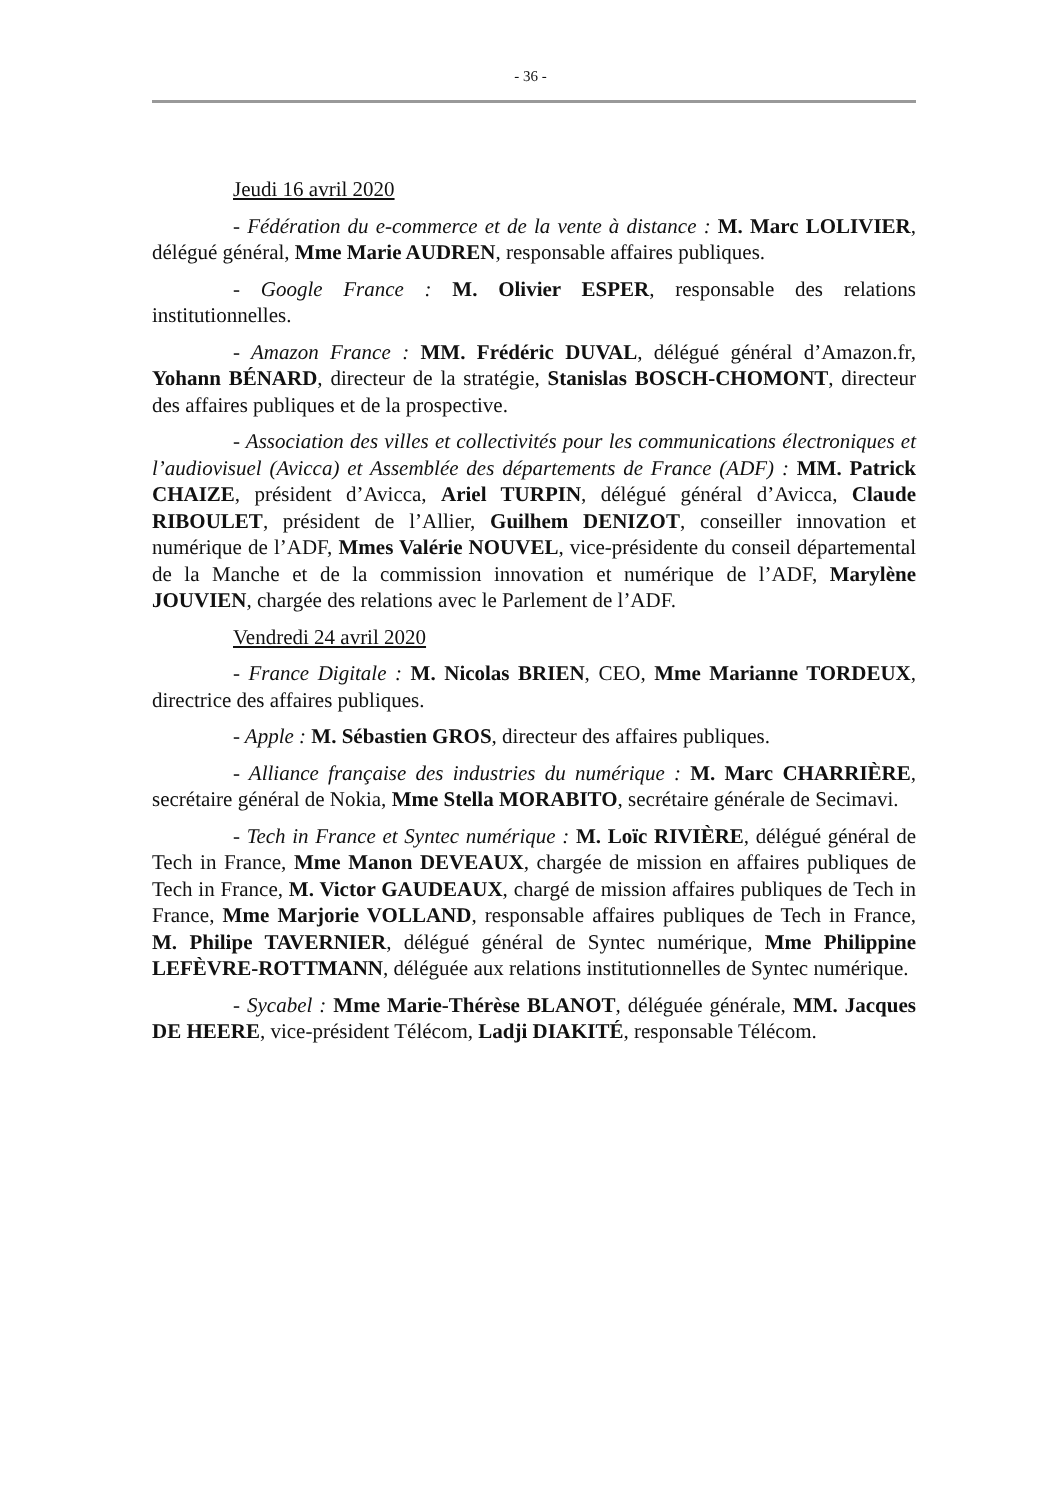- 36 -
Jeudi 16 avril 2020
- Fédération du e-commerce et de la vente à distance : M. Marc LOLIVIER, délégué général, Mme Marie AUDREN, responsable affaires publiques.
- Google France : M. Olivier ESPER, responsable des relations institutionnelles.
- Amazon France : MM. Frédéric DUVAL, délégué général d’Amazon.fr, Yohann BÉNARD, directeur de la stratégie, Stanislas BOSCH-CHOMONT, directeur des affaires publiques et de la prospective.
- Association des villes et collectivités pour les communications électroniques et l’audiovisuel (Avicca) et Assemblée des départements de France (ADF) : MM. Patrick CHAIZE, président d’Avicca, Ariel TURPIN, délégué général d’Avicca, Claude RIBOULET, président de l’Allier, Guilhem DENIZOT, conseiller innovation et numérique de l’ADF, Mmes Valérie NOUVEL, vice-présidente du conseil départemental de la Manche et de la commission innovation et numérique de l’ADF, Marylène JOUVIEN, chargée des relations avec le Parlement de l’ADF.
Vendredi 24 avril 2020
- France Digitale : M. Nicolas BRIEN, CEO, Mme Marianne TORDEUX, directrice des affaires publiques.
- Apple : M. Sébastien GROS, directeur des affaires publiques.
- Alliance française des industries du numérique : M. Marc CHARRIÈRE, secrétaire général de Nokia, Mme Stella MORABITO, secrétaire générale de Secimavi.
- Tech in France et Syntec numérique : M. Loïc RIVIÈRE, délégué général de Tech in France, Mme Manon DEVEAUX, chargée de mission en affaires publiques de Tech in France, M. Victor GAUDEAUX, chargé de mission affaires publiques de Tech in France, Mme Marjorie VOLLAND, responsable affaires publiques de Tech in France, M. Philipe TAVERNIER, délégué général de Syntec numérique, Mme Philippine LEFÈVRE-ROTTMANN, déléguée aux relations institutionnelles de Syntec numérique.
- Sycabel : Mme Marie-Thérèse BLANOT, déléguée générale, MM. Jacques DE HEERE, vice-président Télécom, Ladji DIAKITÉ, responsable Télécom.